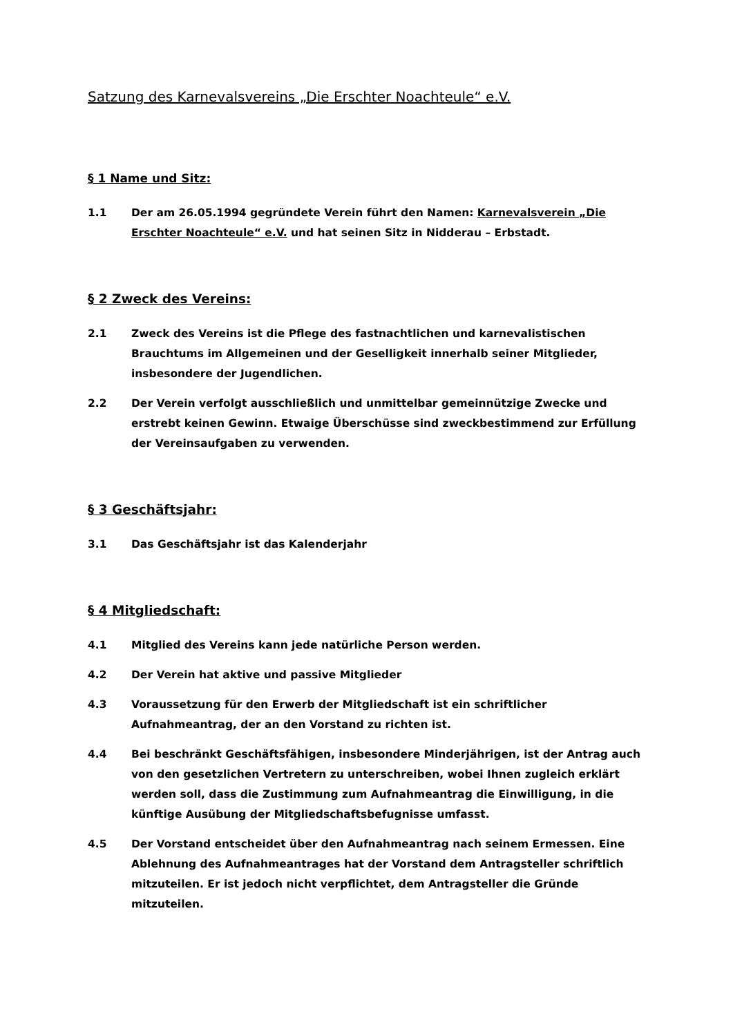Satzung des Karnevalsvereins „Die Erschter Noachteule“ e.V.
§ 1 Name und Sitz:
1.1 Der am 26.05.1994 gegründete Verein führt den Namen: Karnevalsverein „Die Erschter Noachteule“ e.V. und hat seinen Sitz in Nidderau – Erbstadt.
§ 2 Zweck des Vereins:
2.1 Zweck des Vereins ist die Pflege des fastnachtlichen und karnevalistischen Brauchtums im Allgemeinen und der Geselligkeit innerhalb seiner Mitglieder, insbesondere der Jugendlichen.
2.2 Der Verein verfolgt ausschließlich und unmittelbar gemeinnützige Zwecke und erstrebt keinen Gewinn. Etwaige Überschüsse sind zweckbestimmend zur Erfüllung der Vereinsaufgaben zu verwenden.
§ 3 Geschäftsjahr:
3.1 Das Geschäftsjahr ist das Kalenderjahr
§ 4 Mitgliedschaft:
4.1 Mitglied des Vereins kann jede natürliche Person werden.
4.2 Der Verein hat aktive und passive Mitglieder
4.3 Voraussetzung für den Erwerb der Mitgliedschaft ist ein schriftlicher Aufnahmeantrag, der an den Vorstand zu richten ist.
4.4 Bei beschränkt Geschäftsfähigen, insbesondere Minderjährigen, ist der Antrag auch von den gesetzlichen Vertretern zu unterschreiben, wobei Ihnen zugleich erklärt werden soll, dass die Zustimmung zum Aufnahmeantrag die Einwilligung, in die künftige Ausübung der Mitgliedschaftsbefugnisse umfasst.
4.5 Der Vorstand entscheidet über den Aufnahmeantrag nach seinem Ermessen. Eine Ablehnung des Aufnahmeantrages hat der Vorstand dem Antragsteller schriftlich mitzuteilen. Er ist jedoch nicht verpflichtet, dem Antragsteller die Gründe mitzuteilen.